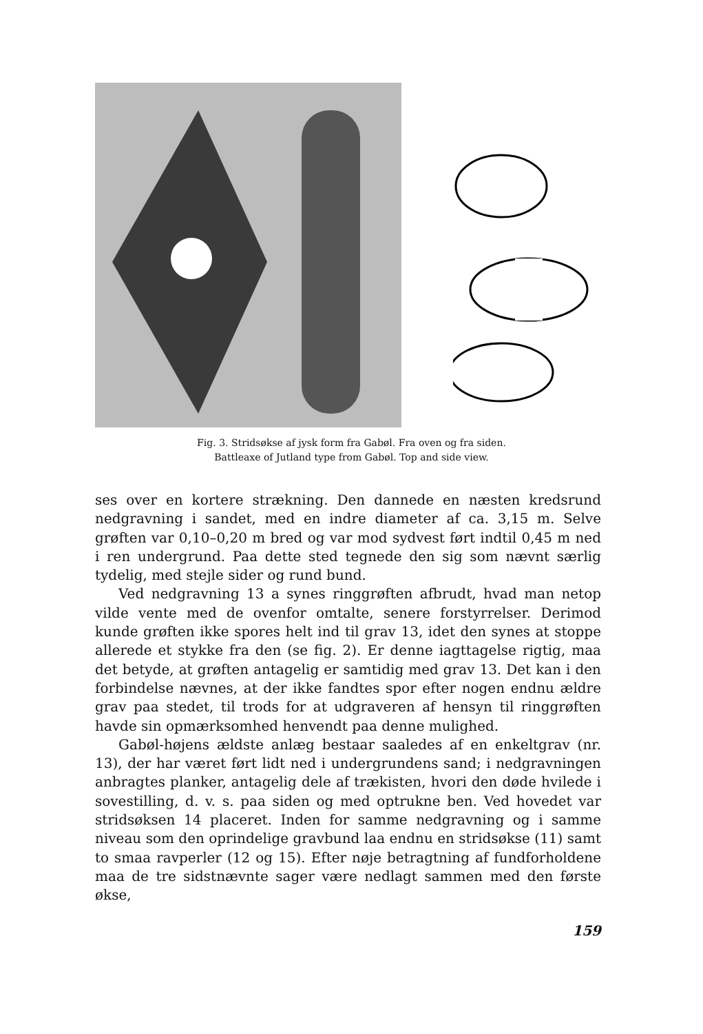Fig. 3. Stridsøkse af jysk form fra Gabøl. Fra oven og fra siden.
Battleaxe of Jutland type from Gabøl. Top and side view.
ses over en kortere strækning. Den dannede en næsten kredsrund nedgravning i sandet, med en indre diameter af ca. 3,15 m. Selve grøften var 0,10–0,20 m bred og var mod sydvest ført indtil 0,45 m ned i ren undergrund. Paa dette sted tegnede den sig som nævnt særlig tydelig, med stejle sider og rund bund.
Ved nedgravning 13 a synes ringgrøften afbrudt, hvad man netop vilde vente med de ovenfor omtalte, senere forstyrrelser. Derimod kunde grøften ikke spores helt ind til grav 13, idet den synes at stoppe allerede et stykke fra den (se fig. 2). Er denne iagttagelse rigtig, maa det betyde, at grøften antagelig er samtidig med grav 13. Det kan i den forbindelse nævnes, at der ikke fandtes spor efter nogen endnu ældre grav paa stedet, til trods for at udgraveren af hensyn til ringgrøften havde sin opmærksomhed henvendt paa denne mulighed.
Gabøl-højens ældste anlæg bestaar saaledes af en enkeltgrav (nr. 13), der har været ført lidt ned i undergrundens sand; i nedgravningen anbragtes planker, antagelig dele af trækisten, hvori den døde hvilede i sovestilling, d. v. s. paa siden og med optrukne ben. Ved hovedet var stridsøksen 14 placeret. Inden for samme nedgravning og i samme niveau som den oprindelige gravbund laa endnu en stridsøkse (11) samt to smaa ravperler (12 og 15). Efter nøje betragtning af fundforholdene maa de tre sidstnævnte sager være nedlagt sammen med den første økse,
159